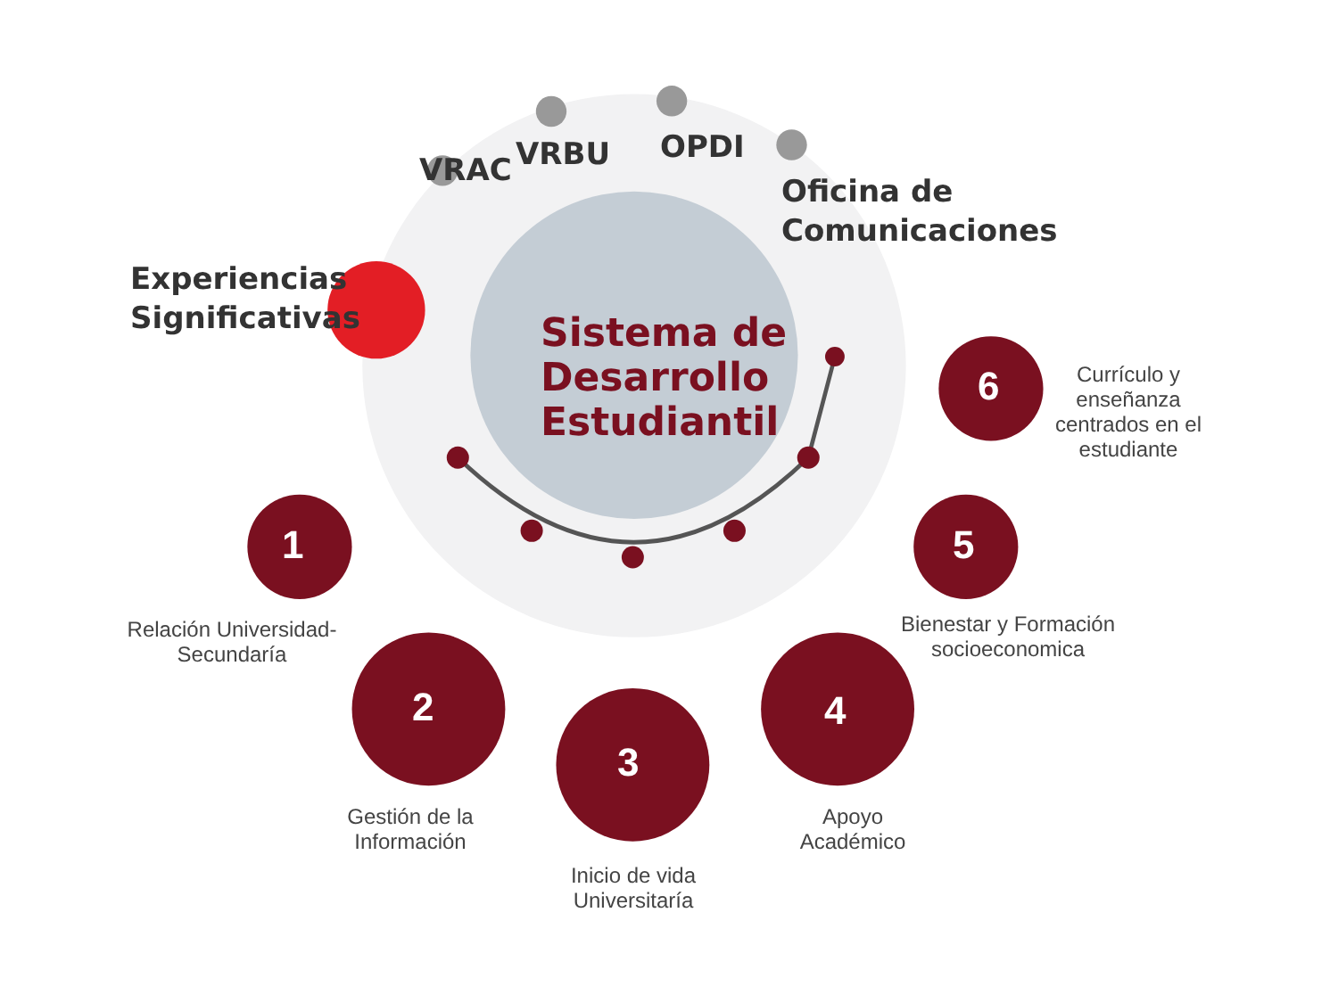VRAC VRBU OPDI
Oficina de
Comunicaciones
Experiencias
Significativas
Sistema de
Desarrollo
Estudiantil
1
2
3
4
5
6
Relación Universidad-
Secundaría
Gestión de la
Información
Inicio de vida
Universitaría
Apoyo
Académico
Bienestar y Formación
socioeconomica
Currículo y
enseñanza
centrados en el
estudiante